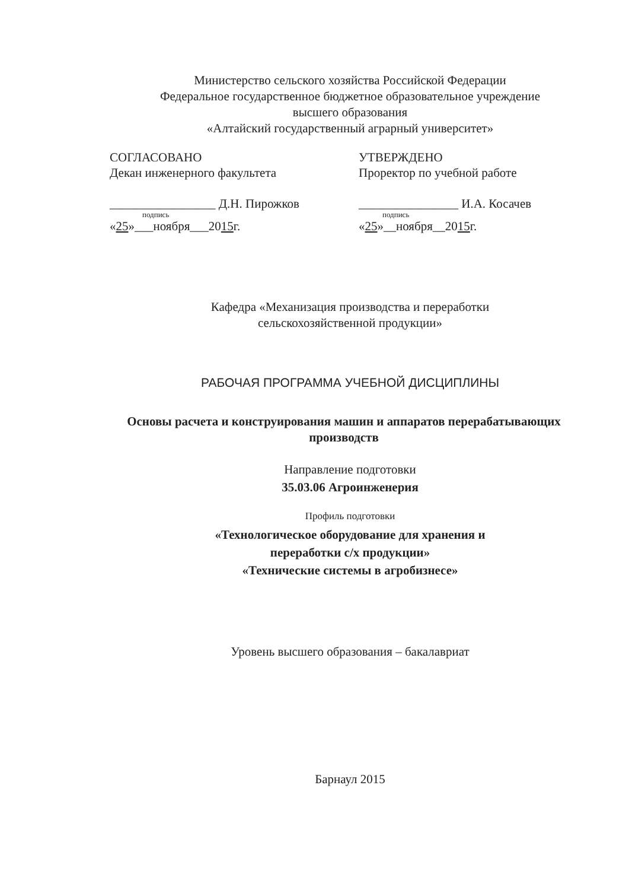Министерство сельского хозяйства Российской Федерации
Федеральное государственное бюджетное образовательное учреждение
высшего образования
«Алтайский государственный аграрный университет»
СОГЛАСОВАНО
Декан инженерного факультета
_________________ Д.Н. Пирожков
подпись
«25»___ноября___2015г.
УТВЕРЖДЕНО
Проректор по учебной работе
________________ И.А. Косачев
подпись
«25»__ноября__2015г.
Кафедра «Механизация производства и переработки
сельскохозяйственной продукции»
РАБОЧАЯ ПРОГРАММА УЧЕБНОЙ ДИСЦИПЛИНЫ
Основы расчета и конструирования машин и аппаратов перерабатывающих производств
Направление подготовки
35.03.06 Агроинженерия
Профиль подготовки
«Технологическое оборудование для хранения и
переработки с/х продукции»
«Технические системы в агробизнесе»
Уровень высшего образования – бакалавриат
Барнаул 2015